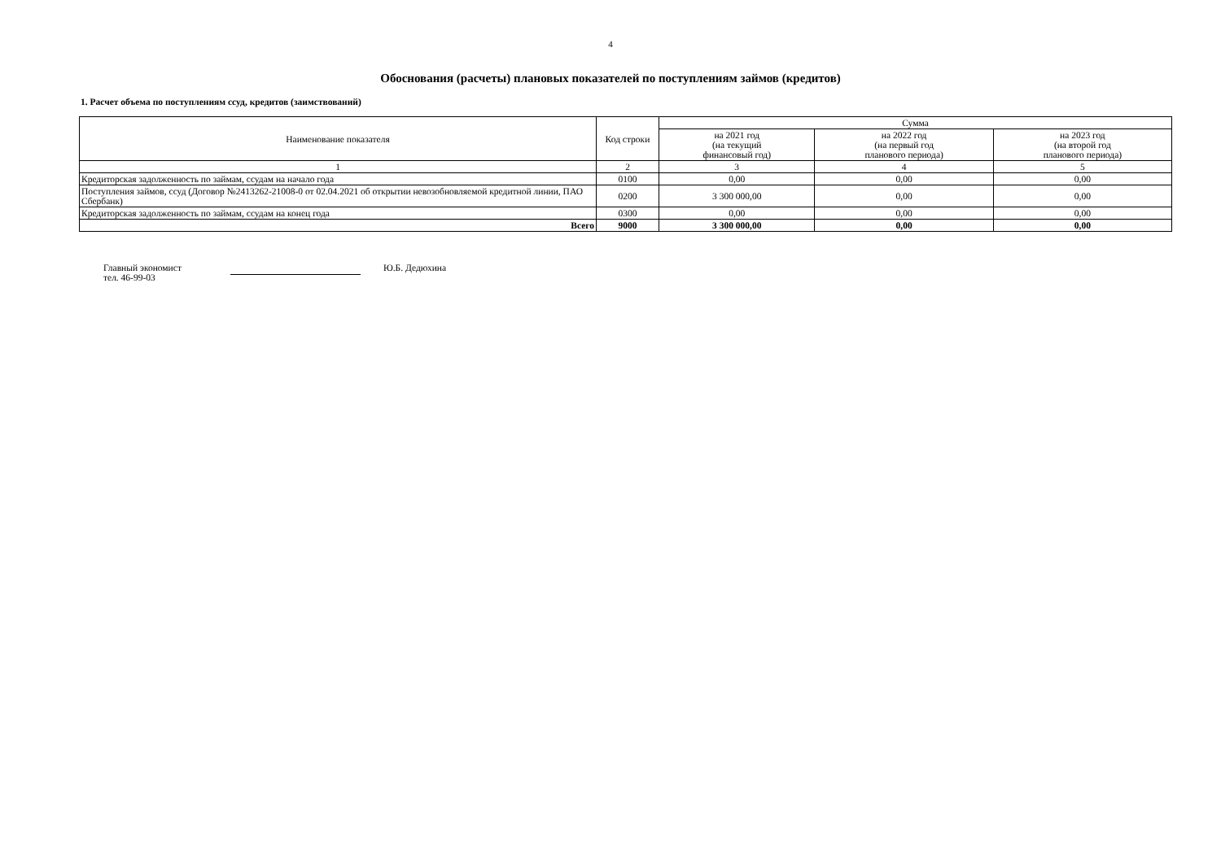4
Обоснования (расчеты) плановых показателей по поступлениям займов (кредитов)
1. Расчет объема по поступлениям ссуд, кредитов (заимствований)
| Наименование показателя | Код строки | Сумма | | |
| --- | --- | --- | --- | --- |
| | | на 2021 год (на текущий финансовый год) | на 2022 год (на первый год планового периода) | на 2023 год (на второй год планового периода) |
| 1 | 2 | 3 | 4 | 5 |
| Кредиторская задолженность по займам, ссудам на начало года | 0100 | 0,00 | 0,00 | 0,00 |
| Поступления займов, ссуд (Договор №2413262-21008-0 от 02.04.2021 об открытии невозобновляемой кредитной линии, ПАО Сбербанк) | 0200 | 3 300 000,00 | 0,00 | 0,00 |
| Кредиторская задолженность по займам, ссудам на конец года | 0300 | 0,00 | 0,00 | 0,00 |
| Всего | 9000 | 3 300 000,00 | 0,00 | 0,00 |
Главный экономист
тел. 46-99-03
Ю.Б. Дедюхина